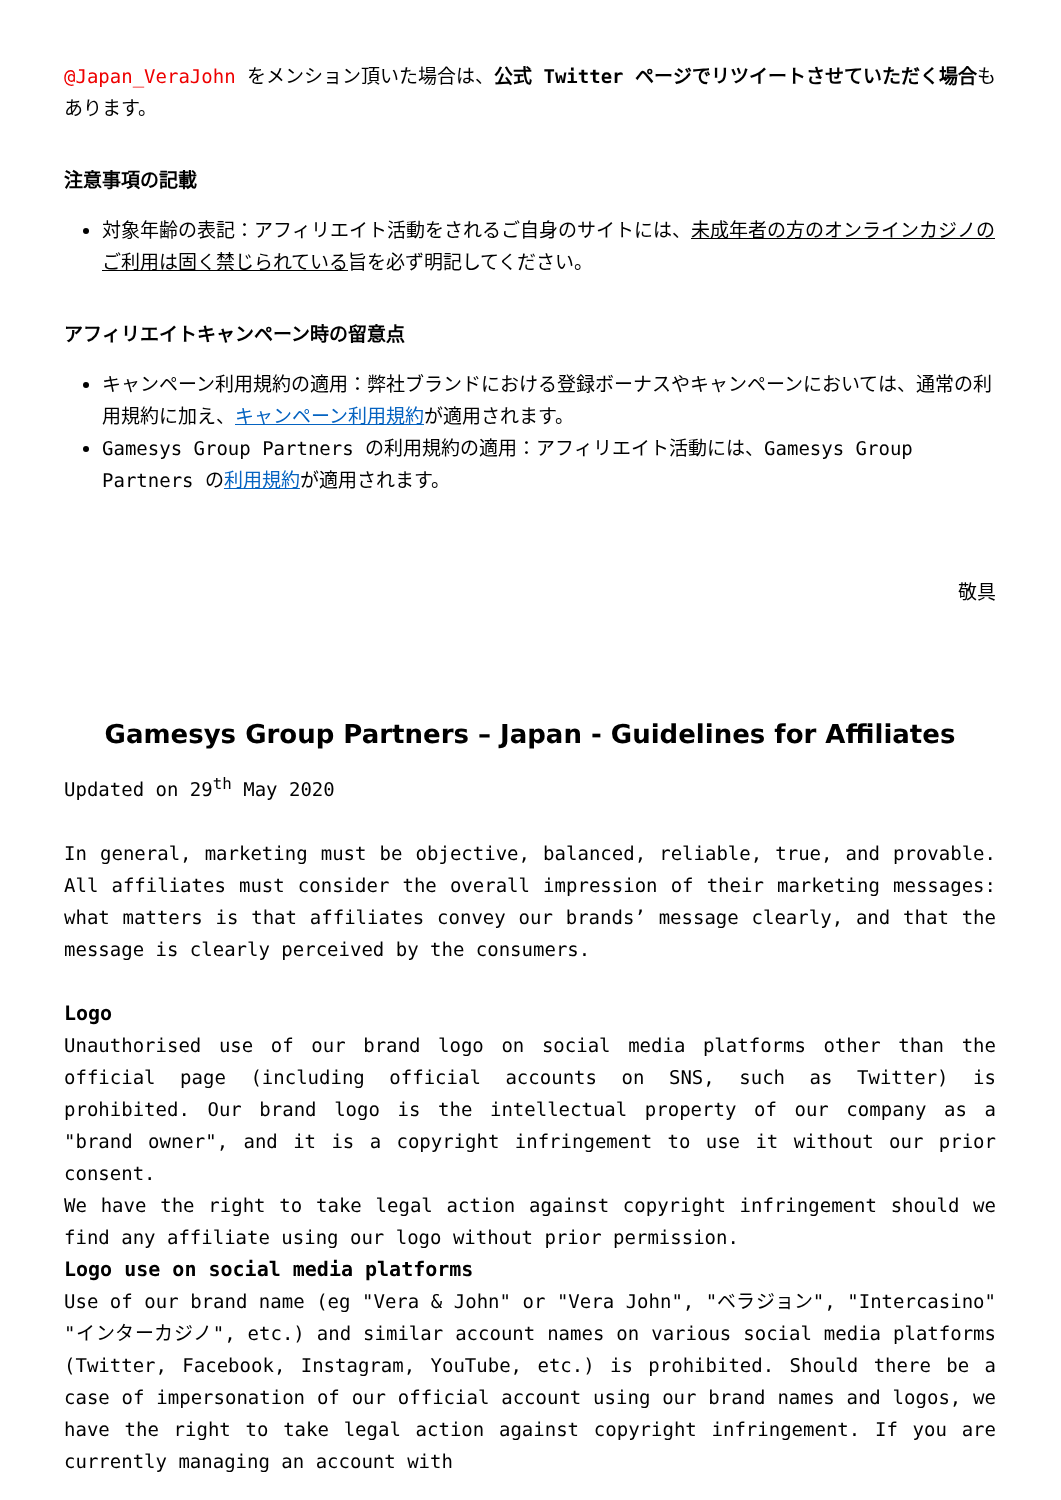@Japan_VeraJohn をメンション頂いた場合は、公式 Twitter ページでリツイートさせていただく場合もあります。
注意事項の記載
対象年齢の表記：アフィリエイト活動をされるご自身のサイトには、未成年者の方のオンラインカジノのご利用は固く禁じられている旨を必ず明記してください。
アフィリエイトキャンペーン時の留意点
キャンペーン利用規約の適用：弊社ブランドにおける登録ボーナスやキャンペーンにおいては、通常の利用規約に加え、キャンペーン利用規約が適用されます。
Gamesys Group Partners の利用規約の適用：アフィリエイト活動には、Gamesys Group Partners の利用規約が適用されます。
敬具
Gamesys Group Partners – Japan - Guidelines for Affiliates
Updated on 29<sup>th</sup> May 2020
In general, marketing must be objective, balanced, reliable, true, and provable. All affiliates must consider the overall impression of their marketing messages: what matters is that affiliates convey our brands’ message clearly, and that the message is clearly perceived by the consumers.
Logo
Unauthorised use of our brand logo on social media platforms other than the official page (including official accounts on SNS, such as Twitter) is prohibited. Our brand logo is the intellectual property of our company as a "brand owner", and it is a copyright infringement to use it without our prior consent.
We have the right to take legal action against copyright infringement should we find any affiliate using our logo without prior permission.
Logo use on social media platforms
Use of our brand name (eg "Vera & John" or "Vera John", "ベラジョン", "Intercasino" "インターカジノ", etc.) and similar account names on various social media platforms (Twitter, Facebook, Instagram, YouTube, etc.) is prohibited. Should there be a case of impersonation of our official account using our brand names and logos, we have the right to take legal action against copyright infringement. If you are currently managing an account with